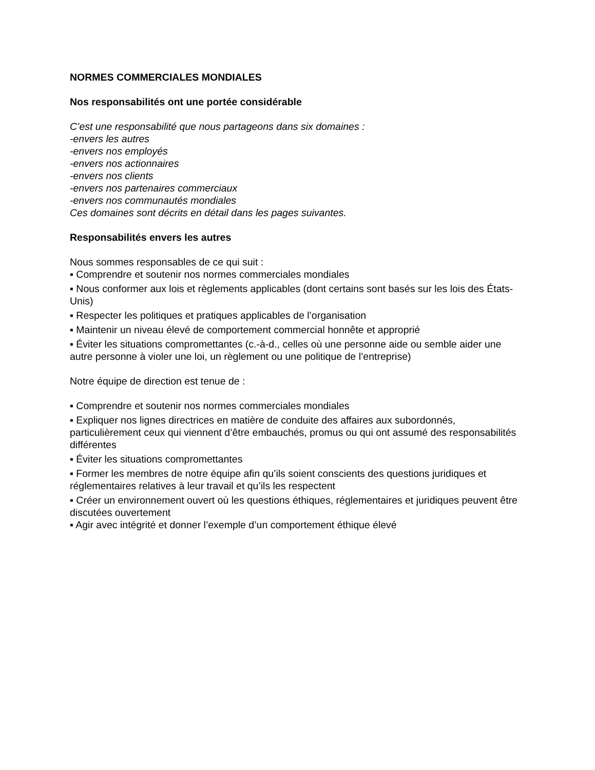NORMES COMMERCIALES MONDIALES
Nos responsabilités ont une portée considérable
C’est une responsabilité que nous partageons dans six domaines :
-envers les autres
-envers nos employés
-envers nos actionnaires
-envers nos clients
-envers nos partenaires commerciaux
-envers nos communautés mondiales
Ces domaines sont décrits en détail dans les pages suivantes.
Responsabilités envers les autres
Nous sommes responsables de ce qui suit :
▪ Comprendre et soutenir nos normes commerciales mondiales
▪ Nous conformer aux lois et règlements applicables (dont certains sont basés sur les lois des États-Unis)
▪ Respecter les politiques et pratiques applicables de l’organisation
▪ Maintenir un niveau élevé de comportement commercial honnête et approprié
▪ Éviter les situations compromettantes (c.-à-d., celles où une personne aide ou semble aider une autre personne à violer une loi, un règlement ou une politique de l’entreprise)
Notre équipe de direction est tenue de :
▪ Comprendre et soutenir nos normes commerciales mondiales
▪ Expliquer nos lignes directrices en matière de conduite des affaires aux subordonnés, particulièrement ceux qui viennent d’être embauchés, promus ou qui ont assumé des responsabilités différentes
▪ Éviter les situations compromettantes
▪ Former les membres de notre équipe afin qu’ils soient conscients des questions juridiques et réglementaires relatives à leur travail et qu’ils les respectent
▪ Créer un environnement ouvert où les questions éthiques, réglementaires et juridiques peuvent être discutées ouvertement
▪ Agir avec intégrité et donner l’exemple d’un comportement éthique élevé